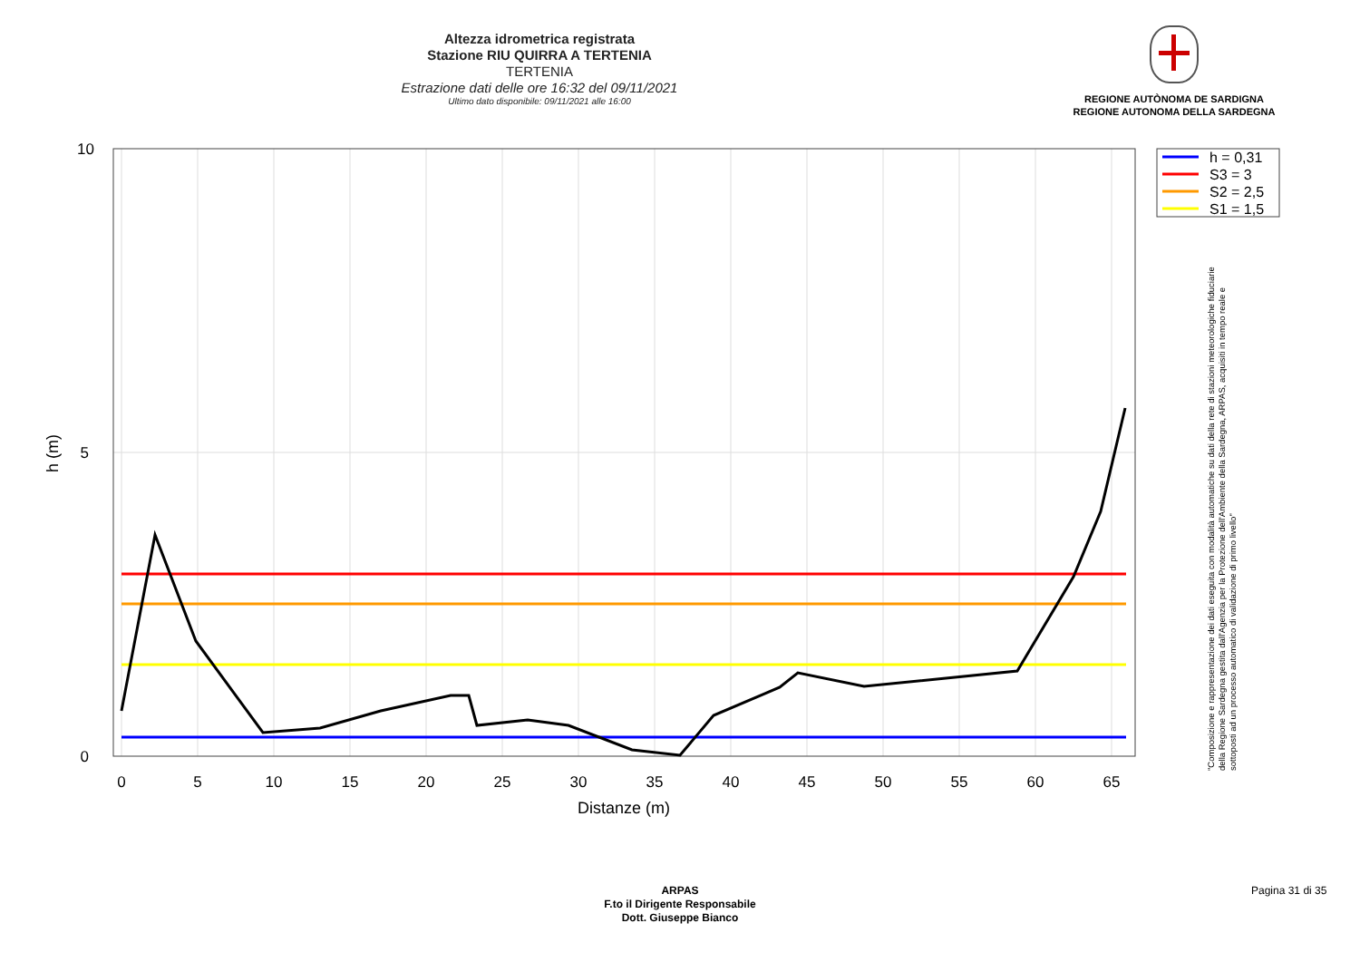Altezza idrometrica registrata
Stazione RIU QUIRRA A TERTENIA
TERTENIA
Estrazione dati delle ore 16:32 del 09/11/2021
Ultimo dato disponibile: 09/11/2021 alle 16:00
REGIONE AUTÒNOMA DE SARDIGNA
REGIONE AUTONOMA DELLA SARDEGNA
0
5
10
15
20
25
30
35
40
45
50
55
60
65
10
5
0
Distanze (m)
h (m)
h = 0,31
S3 = 3
S2 = 2,5
S1 = 1,5
"Composizione e rappresentazione dei dati eseguita con modalità automatiche su dati della rete di stazioni meteorologiche fiduciarie della Regione Sardegna gestita dall'Agenzia per la Protezione dell'Ambiente della Sardegna, ARPAS, acquisiti in tempo reale e sottoposti ad un processo automatico di validazione di primo livello"
ARPAS
F.to il Dirigente Responsabile
Dott. Giuseppe Bianco
Pagina 31 di 35